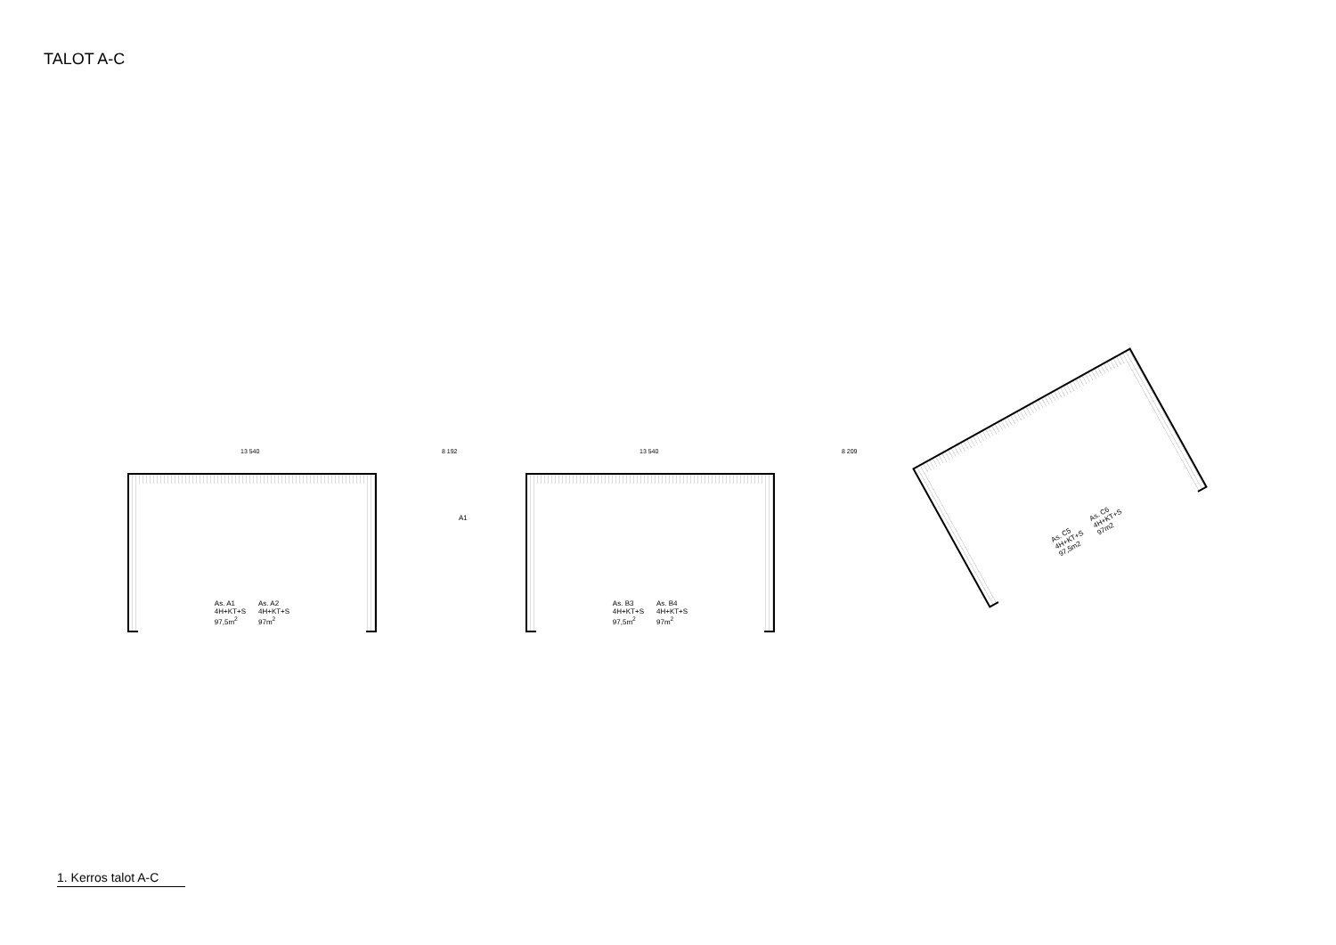TALOT A-C
As. A1
4H+KT+S
97,5m<sup>2</sup> As. A2
4H+KT+S
97m<sup>2</sup>
As. B3
4H+KT+S
97,5m<sup>2</sup> As. B4
4H+KT+S
97m<sup>2</sup>
As. C5
4H+KT+S
97,5m2 As. C6
4H+KT+S
97m2
13 540 8 192 13 540 8 209
A1
1. Kerros talot A-C